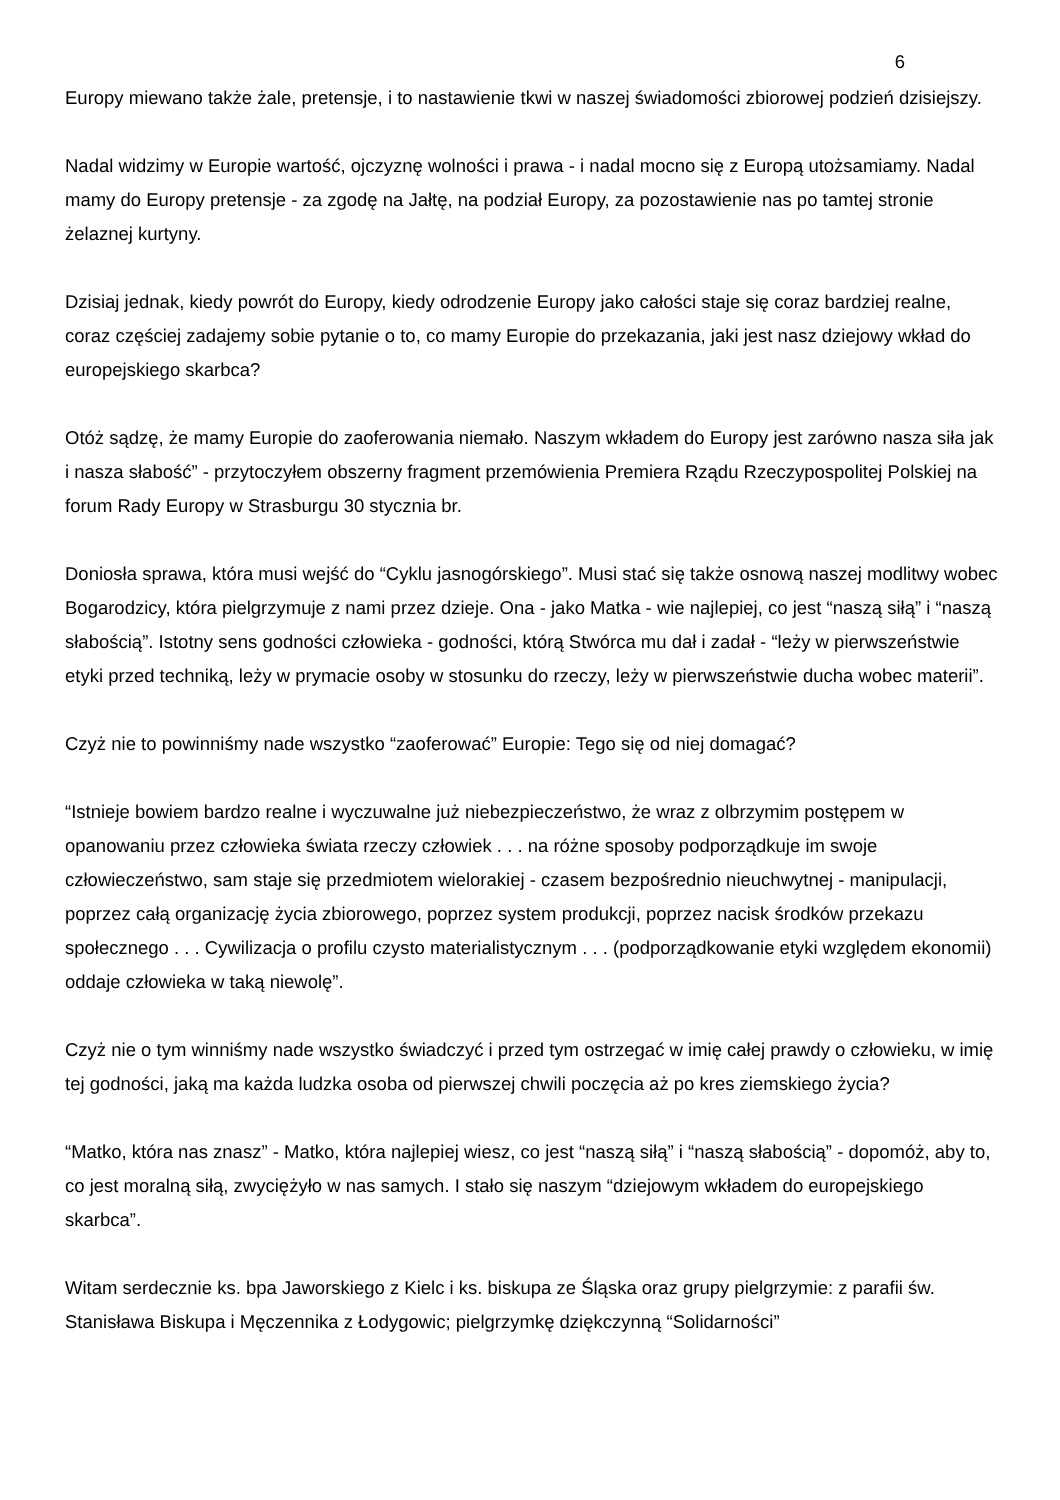6
Europy miewano także żale, pretensje, i to nastawienie tkwi w naszej świadomości zbiorowej podzień dzisiejszy.
Nadal widzimy w Europie wartość, ojczyznę wolności i prawa - i nadal mocno się z Europą utożsamiamy. Nadal mamy do Europy pretensje - za zgodę na Jałtę, na podział Europy, za pozostawienie nas po tamtej stronie żelaznej kurtyny.
Dzisiaj jednak, kiedy powrót do Europy, kiedy odrodzenie Europy jako całości staje się coraz bardziej realne, coraz częściej zadajemy sobie pytanie o to, co mamy Europie do przekazania, jaki jest nasz dziejowy wkład do europejskiego skarbca?
Otóż sądzę, że mamy Europie do zaoferowania niemało. Naszym wkładem do Europy jest zarówno nasza siła jak i nasza słabość” - przytoczyłem obszerny fragment przemówienia Premiera Rządu Rzeczypospolitej Polskiej na forum Rady Europy w Strasburgu 30 stycznia br.
Doniosła sprawa, która musi wejść do “Cyklu jasnogórskiego”. Musi stać się także osnową naszej modlitwy wobec Bogarodzicy, która pielgrzymuje z nami przez dzieje. Ona - jako Matka - wie najlepiej, co jest “naszą siłą” i “naszą słabością”. Istotny sens godności człowieka - godności, którą Stwórca mu dał i zadał - “leży w pierwszeństwie etyki przed techniką, leży w prymacie osoby w stosunku do rzeczy, leży w pierwszeństwie ducha wobec materii”.
Czyż nie to powinniśmy nade wszystko “zaoferować” Europie: Tego się od niej domagać?
“Istnieje bowiem bardzo realne i wyczuwalne już niebezpieczeństwo, że wraz z olbrzymim postępem w opanowaniu przez człowieka świata rzeczy człowiek . . . na różne sposoby podporządkuje im swoje człowieczeństwo, sam staje się przedmiotem wielorakiej - czasem bezpośrednio nieuchwytnej - manipulacji, poprzez całą organizację życia zbiorowego, poprzez system produkcji, poprzez nacisk środków przekazu społecznego . . . Cywilizacja o profilu czysto materialistycznym . . . (podporządkowanie etyki względem ekonomii) oddaje człowieka w taką niewolę”.
Czyż nie o tym winniśmy nade wszystko świadczyć i przed tym ostrzegać w imię całej prawdy o człowieku, w imię tej godności, jaką ma każda ludzka osoba od pierwszej chwili poczęcia aż po kres ziemskiego życia?
“Matko, która nas znasz” - Matko, która najlepiej wiesz, co jest “naszą siłą” i “naszą słabością” - dopomóż, aby to, co jest moralną siłą, zwyciężyło w nas samych. I stało się naszym “dziejowym wkładem do europejskiego skarbca”.
Witam serdecznie ks. bpa Jaworskiego z Kielc i ks. biskupa ze Śląska oraz grupy pielgrzymie: z parafii św. Stanisława Biskupa i Męczennika z Łodygowic; pielgrzymkę dziękczynną “Solidarności”